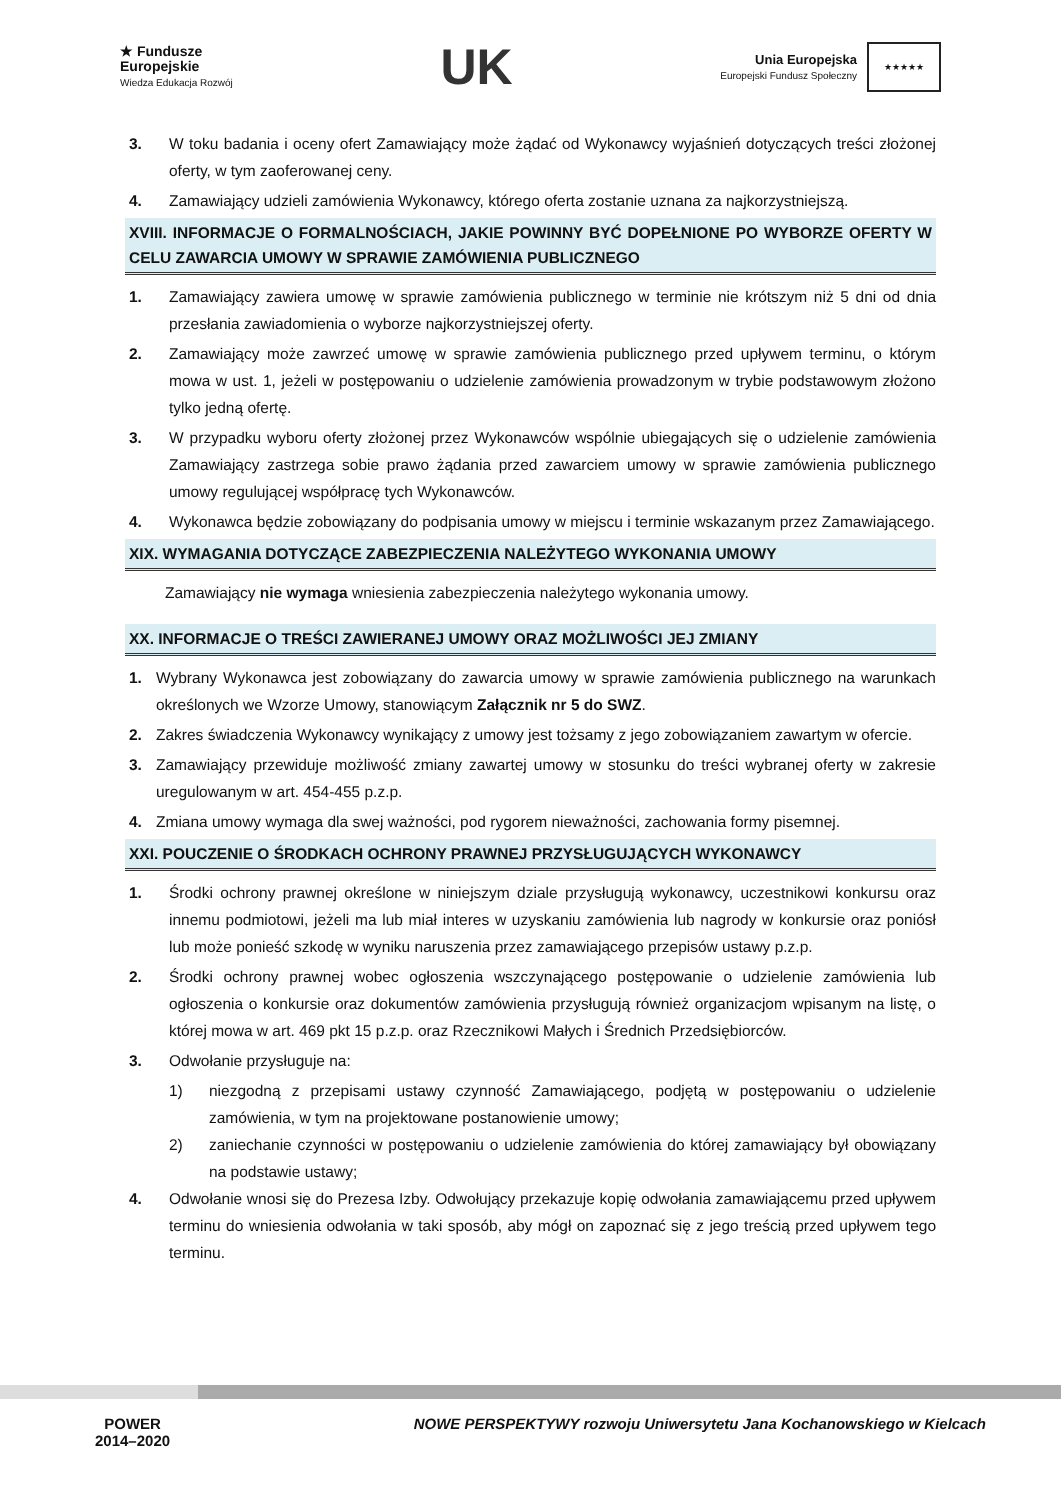★ Fundusze
Europejskie
Wiedza Edukacja Rozwój
UK
Unia Europejska
Europejski Fundusz Społeczny
★★★★★
3. W toku badania i oceny ofert Zamawiający może żądać od Wykonawcy wyjaśnień dotyczących treści złożonej oferty, w tym zaoferowanej ceny.
4. Zamawiający udzieli zamówienia Wykonawcy, którego oferta zostanie uznana za najkorzystniejszą.
XVIII. INFORMACJE O FORMALNOŚCIACH, JAKIE POWINNY BYĆ DOPEŁNIONE PO WYBORZE OFERTY W CELU ZAWARCIA UMOWY W SPRAWIE ZAMÓWIENIA PUBLICZNEGO
1. Zamawiający zawiera umowę w sprawie zamówienia publicznego w terminie nie krótszym niż 5 dni od dnia przesłania zawiadomienia o wyborze najkorzystniejszej oferty.
2. Zamawiający może zawrzeć umowę w sprawie zamówienia publicznego przed upływem terminu, o którym mowa w ust. 1, jeżeli w postępowaniu o udzielenie zamówienia prowadzonym w trybie podstawowym złożono tylko jedną ofertę.
3. W przypadku wyboru oferty złożonej przez Wykonawców wspólnie ubiegających się o udzielenie zamówienia Zamawiający zastrzega sobie prawo żądania przed zawarciem umowy w sprawie zamówienia publicznego umowy regulującej współpracę tych Wykonawców.
4. Wykonawca będzie zobowiązany do podpisania umowy w miejscu i terminie wskazanym przez Zamawiającego.
XIX. WYMAGANIA DOTYCZĄCE ZABEZPIECZENIA NALEŻYTEGO WYKONANIA UMOWY
Zamawiający nie wymaga wniesienia zabezpieczenia należytego wykonania umowy.
XX. INFORMACJE O TREŚCI ZAWIERANEJ UMOWY ORAZ MOŻLIWOŚCI JEJ ZMIANY
1. Wybrany Wykonawca jest zobowiązany do zawarcia umowy w sprawie zamówienia publicznego na warunkach określonych we Wzorze Umowy, stanowiącym Załącznik nr 5 do SWZ.
2. Zakres świadczenia Wykonawcy wynikający z umowy jest tożsamy z jego zobowiązaniem zawartym w ofercie.
3. Zamawiający przewiduje możliwość zmiany zawartej umowy w stosunku do treści wybranej oferty w zakresie uregulowanym w art. 454-455 p.z.p.
4. Zmiana umowy wymaga dla swej ważności, pod rygorem nieważności, zachowania formy pisemnej.
XXI. POUCZENIE O ŚRODKACH OCHRONY PRAWNEJ PRZYSŁUGUJĄCYCH WYKONAWCY
1. Środki ochrony prawnej określone w niniejszym dziale przysługują wykonawcy, uczestnikowi konkursu oraz innemu podmiotowi, jeżeli ma lub miał interes w uzyskaniu zamówienia lub nagrody w konkursie oraz poniósł lub może ponieść szkodę w wyniku naruszenia przez zamawiającego przepisów ustawy p.z.p.
2. Środki ochrony prawnej wobec ogłoszenia wszczynającego postępowanie o udzielenie zamówienia lub ogłoszenia o konkursie oraz dokumentów zamówienia przysługują również organizacjom wpisanym na listę, o której mowa w art. 469 pkt 15 p.z.p. oraz Rzecznikowi Małych i Średnich Przedsiębiorców.
3. Odwołanie przysługuje na:
1) niezgodną z przepisami ustawy czynność Zamawiającego, podjętą w postępowaniu o udzielenie zamówienia, w tym na projektowane postanowienie umowy;
2) zaniechanie czynności w postępowaniu o udzielenie zamówienia do której zamawiający był obowiązany na podstawie ustawy;
4. Odwołanie wnosi się do Prezesa Izby. Odwołujący przekazuje kopię odwołania zamawiającemu przed upływem terminu do wniesienia odwołania w taki sposób, aby mógł on zapoznać się z jego treścią przed upływem tego terminu.
POWER
2014–2020
NOWE PERSPEKTYWY rozwoju Uniwersytetu Jana Kochanowskiego w Kielcach